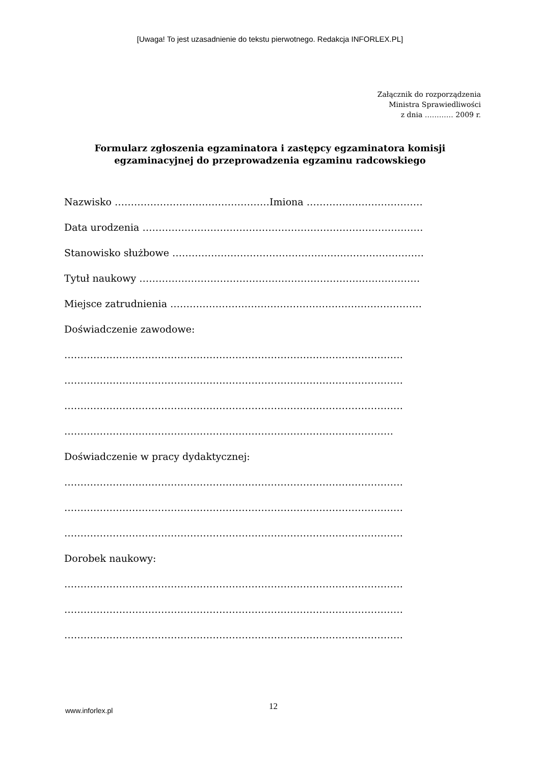[Uwaga! To jest uzasadnienie do tekstu pierwotnego. Redakcja INFORLEX.PL]
Załącznik do rozporządzenia
Ministra Sprawiedliwości
z dnia ………… 2009 r.
Formularz zgłoszenia egzaminatora i zastępcy egzaminatora komisji
egzaminacyjnej do przeprowadzenia egzaminu radcowskiego
Nazwisko …………………………………………Imiona ………………………………
Data urodzenia ……………………………………………………………………………
Stanowisko służbowe ……………………………………………………………………
Tytuł naukowy ……………………………………………………………………………
Miejsce zatrudnienia ……………………………………………………………………
Doświadczenie zawodowe:
……………………………………………………………………………………………
……………………………………………………………………………………………
……………………………………………………………………………………………
…………………………………………………………………………………………
Doświadczenie w pracy dydaktycznej:
……………………………………………………………………………………………
……………………………………………………………………………………………
……………………………………………………………………………………………
Dorobek naukowy:
……………………………………………………………………………………………
……………………………………………………………………………………………
……………………………………………………………………………………………
www.inforlex.pl
12